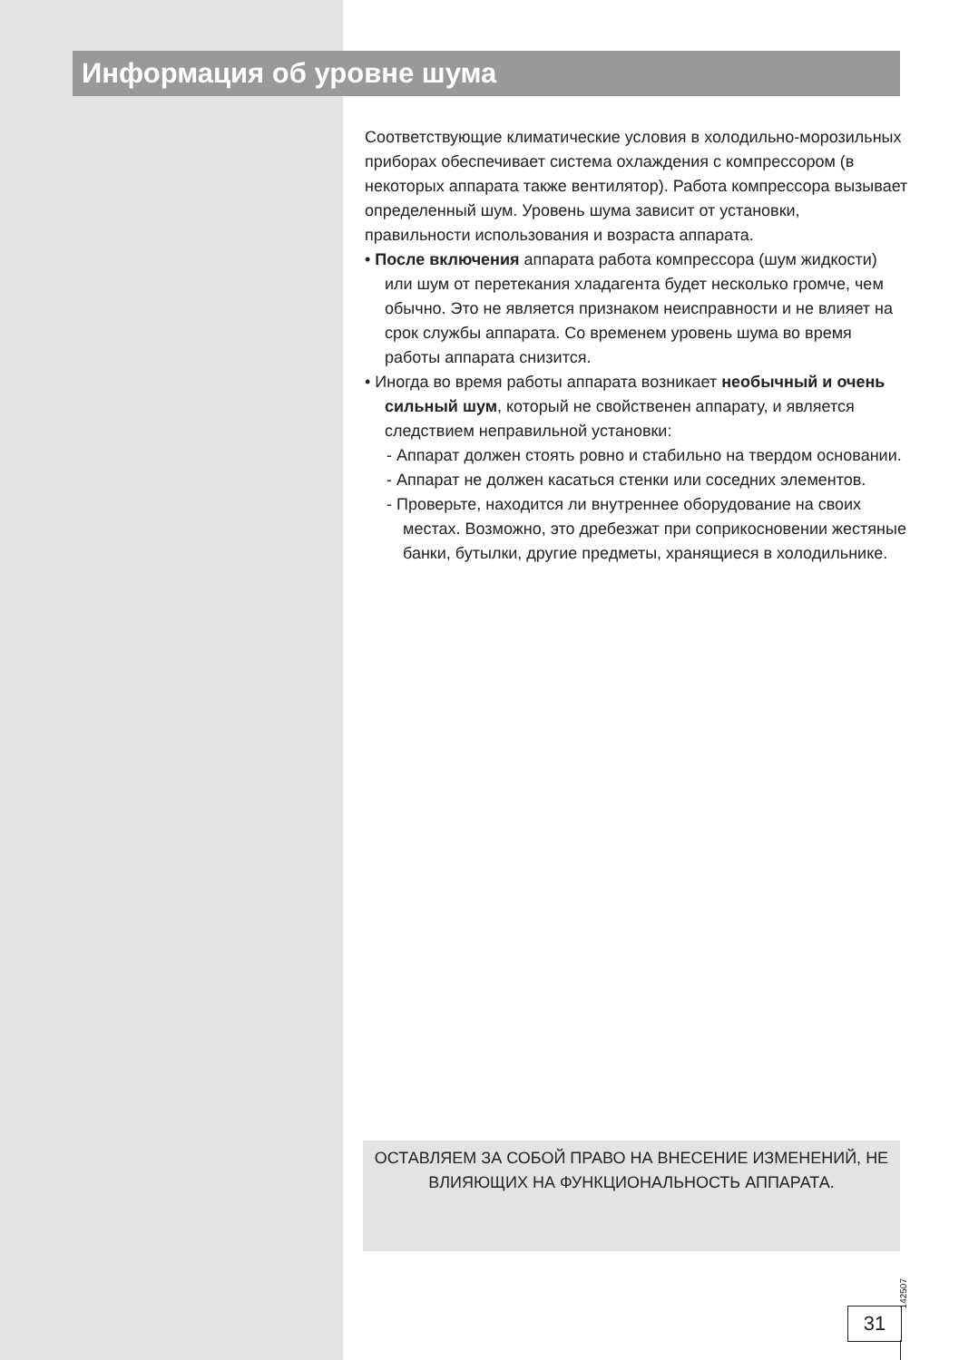Информация об уровне шума
Соответствующие климатические условия в холодильно-морозильных приборах обеспечивает система охлаждения с компрессором (в некоторых аппарата также вентилятор). Работа компрессора вызывает определенный шум. Уровень шума зависит от установки, правильности использования и возраста аппарата.
• После включения аппарата работа компрессора (шум жидкости) или шум от перетекания хладагента будет несколько громче, чем обычно. Это не является признаком неисправности и не влияет на срок службы аппарата. Со временем уровень шума во время работы аппарата снизится.
• Иногда во время работы аппарата возникает необычный и очень сильный шум, который не свойственен аппарату, и является следствием неправильной установки:
- Аппарат должен стоять ровно и стабильно на твердом основании.
- Аппарат не должен касаться стенки или соседних элементов.
- Проверьте, находится ли внутреннее оборудование на своих местах. Возможно, это дребезжат при соприкосновении жестяные банки, бутылки, другие предметы, хранящиеся в холодильнике.
ОСТАВЛЯЕМ ЗА СОБОЙ ПРАВО НА ВНЕСЕНИЕ ИЗМЕНЕНИЙ, НЕ ВЛИЯЮЩИХ НА ФУНКЦИОНАЛЬНОСТЬ АППАРАТА.
142507
31